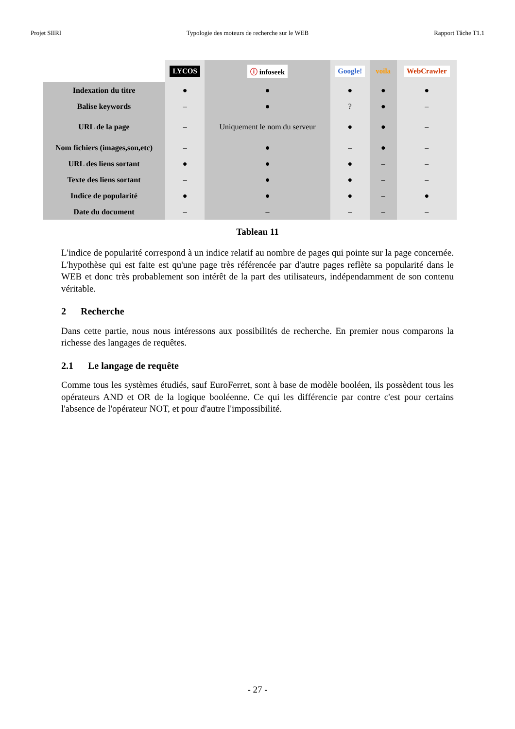Projet SIIRI Typologie des moteurs de recherche sur le WEB Rapport Tâche T1.1
| | LYCOS | ⓘ infoseek | Google! | voila | WebCrawler |
| Indexation du titre | ● | ● | ● | ● | ● |
| Balise keywords | – | ● | ? | ● | – |
| URL de la page | – | Uniquement le nom du serveur | ● | ● | – |
| Nom fichiers (images,son,etc) | – | ● | – | ● | – |
| URL des liens sortant | ● | ● | ● | – | – |
| Texte des liens sortant | – | ● | ● | – | – |
| Indice de popularité | ● | ● | ● | – | ● |
| Date du document | – | – | – | – | – |
Tableau 11
L'indice de popularité correspond à un indice relatif au nombre de pages qui pointe sur la page concernée. L'hypothèse qui est faite est qu'une page très référencée par d'autre pages reflète sa popularité dans le WEB et donc très probablement son intérêt de la part des utilisateurs, indépendamment de son contenu véritable.
2 Recherche
Dans cette partie, nous nous intéressons aux possibilités de recherche. En premier nous comparons la richesse des langages de requêtes.
2.1 Le langage de requête
Comme tous les systèmes étudiés, sauf EuroFerret, sont à base de modèle booléen, ils possèdent tous les opérateurs AND et OR de la logique booléenne. Ce qui les différencie par contre c'est pour certains l'absence de l'opérateur NOT, et pour d'autre l'impossibilité.
- 27 -